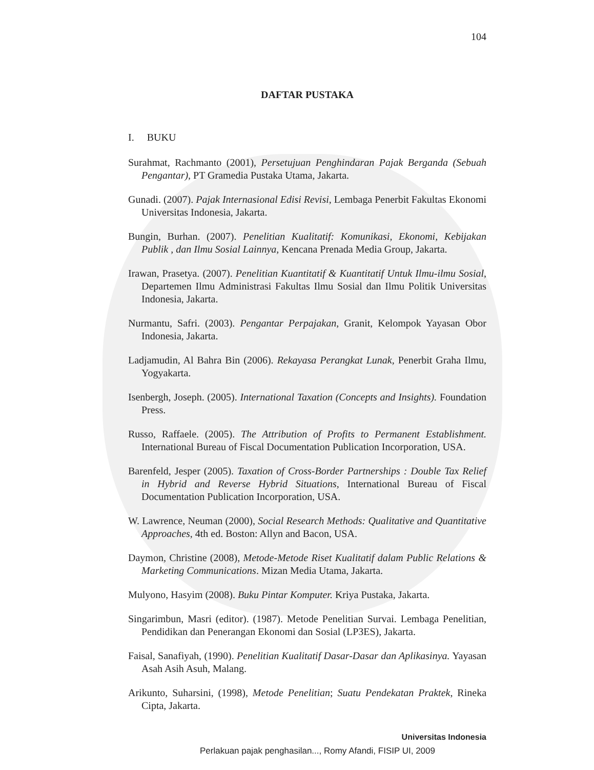104
DAFTAR PUSTAKA
I. BUKU
Surahmat, Rachmanto (2001), Persetujuan Penghindaran Pajak Berganda (Sebuah Pengantar), PT Gramedia Pustaka Utama, Jakarta.
Gunadi. (2007). Pajak Internasional Edisi Revisi, Lembaga Penerbit Fakultas Ekonomi Universitas Indonesia, Jakarta.
Bungin, Burhan. (2007). Penelitian Kualitatif: Komunikasi, Ekonomi, Kebijakan Publik , dan Ilmu Sosial Lainnya, Kencana Prenada Media Group, Jakarta.
Irawan, Prasetya. (2007). Penelitian Kuantitatif & Kuantitatif Untuk Ilmu-ilmu Sosial, Departemen Ilmu Administrasi Fakultas Ilmu Sosial dan Ilmu Politik Universitas Indonesia, Jakarta.
Nurmantu, Safri. (2003). Pengantar Perpajakan, Granit, Kelompok Yayasan Obor Indonesia, Jakarta.
Ladjamudin, Al Bahra Bin (2006). Rekayasa Perangkat Lunak, Penerbit Graha Ilmu, Yogyakarta.
Isenbergh, Joseph. (2005). International Taxation (Concepts and Insights). Foundation Press.
Russo, Raffaele. (2005). The Attribution of Profits to Permanent Establishment. International Bureau of Fiscal Documentation Publication Incorporation, USA.
Barenfeld, Jesper (2005). Taxation of Cross-Border Partnerships : Double Tax Relief in Hybrid and Reverse Hybrid Situations, International Bureau of Fiscal Documentation Publication Incorporation, USA.
W. Lawrence, Neuman (2000), Social Research Methods: Qualitative and Quantitative Approaches, 4th ed. Boston: Allyn and Bacon, USA.
Daymon, Christine (2008), Metode-Metode Riset Kualitatif dalam Public Relations & Marketing Communications. Mizan Media Utama, Jakarta.
Mulyono, Hasyim (2008). Buku Pintar Komputer. Kriya Pustaka, Jakarta.
Singarimbun, Masri (editor). (1987). Metode Penelitian Survai. Lembaga Penelitian, Pendidikan dan Penerangan Ekonomi dan Sosial (LP3ES), Jakarta.
Faisal, Sanafiyah, (1990). Penelitian Kualitatif Dasar-Dasar dan Aplikasinya. Yayasan Asah Asih Asuh, Malang.
Arikunto, Suharsini, (1998), Metode Penelitian; Suatu Pendekatan Praktek, Rineka Cipta, Jakarta.
Universitas Indonesia
Perlakuan pajak penghasilan..., Romy Afandi, FISIP UI, 2009